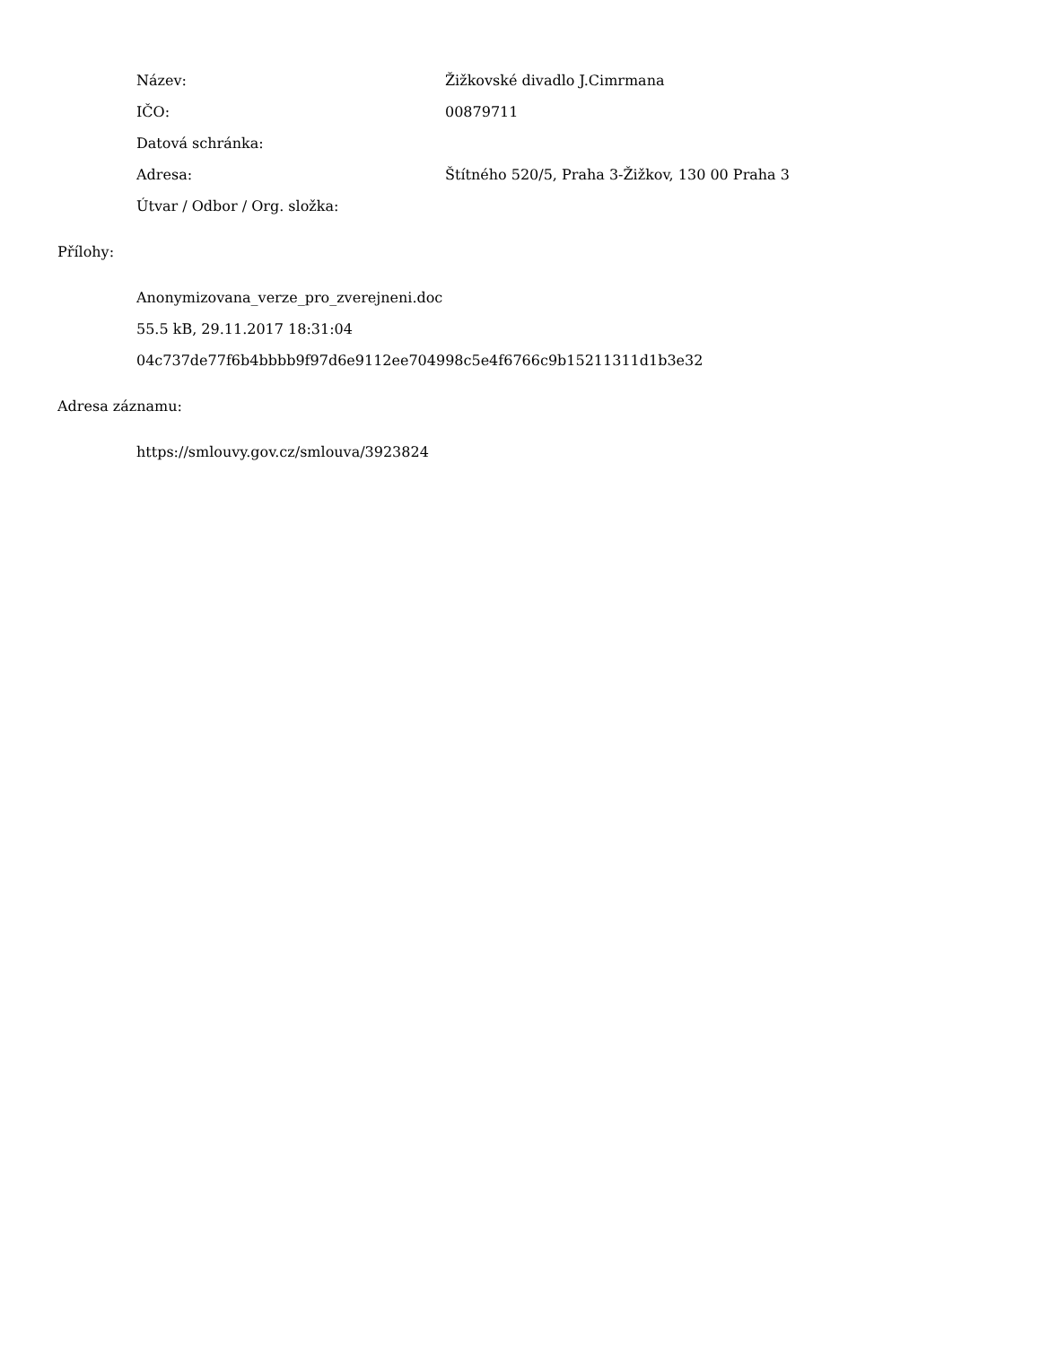| Název: | Žižkovské divadlo J.Cimrmana |
| IČO: | 00879711 |
| Datová schránka: | |
| Adresa: | Štítného 520/5, Praha 3-Žižkov, 130 00 Praha 3 |
| Útvar / Odbor / Org. složka: | |
Přílohy:
Anonymizovana_verze_pro_zverejneni.doc
55.5 kB, 29.11.2017 18:31:04
04c737de77f6b4bbbb9f97d6e9112ee704998c5e4f6766c9b15211311d1b3e32
Adresa záznamu:
https://smlouvy.gov.cz/smlouva/3923824